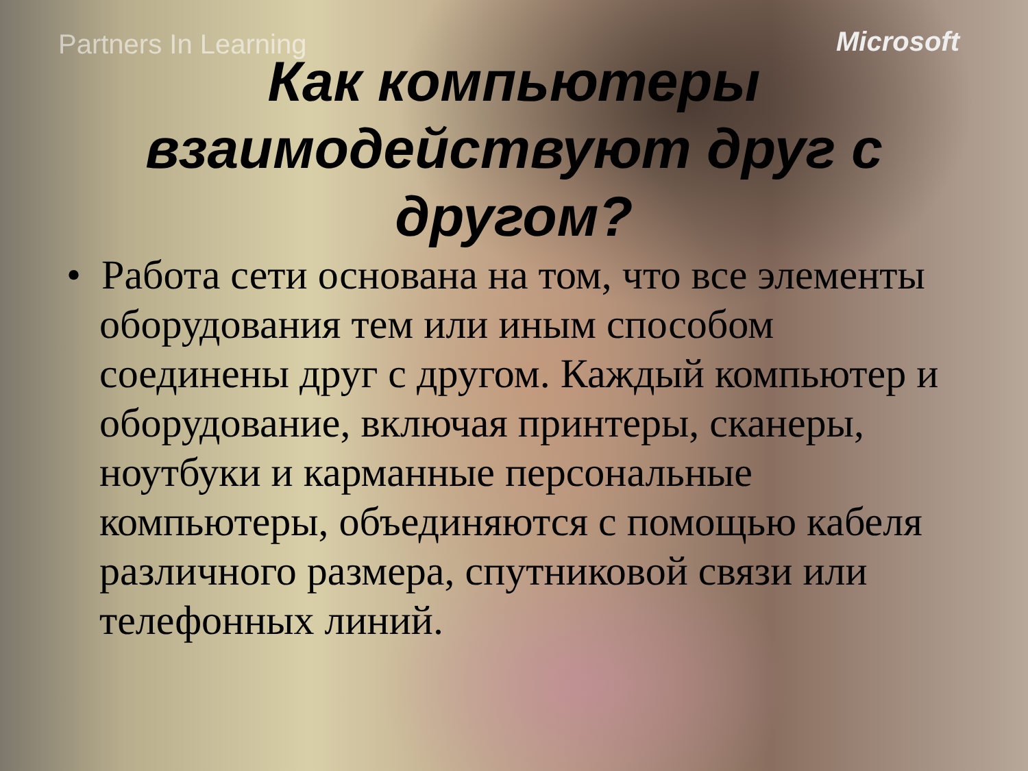Partners In Learning Microsoft
Как компьютеры взаимодействуют друг с другом?
• Работа сети основана на том, что все элементы оборудования тем или иным способом соединены друг с другом. Каждый компьютер и оборудование, включая принтеры, сканеры, ноутбуки и карманные персональные компьютеры, объединяются с помощью кабеля различного размера, спутниковой связи или телефонных линий.